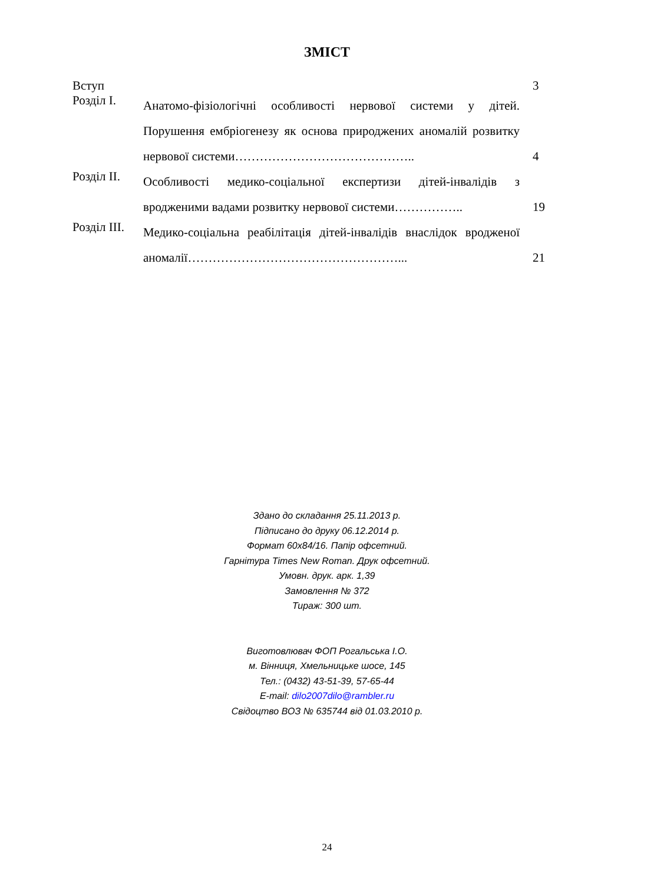ЗМІСТ
Вступ 3
Розділ I.
Анатомо-фізіологічні особливості нервової системи у дітей. Порушення ембріогенезу як основа природжених аномалій розвитку нервової системи……………………………………..
4
Розділ II.
Особливості медико-соціальної експертизи дітей-інвалідів з вродженими вадами розвитку нервової системи……………..
19
Розділ III.
Медико-соціальна реабілітація дітей-інвалідів внаслідок вродженої аномалії……………………………………………...
21
Здано до складання 25.11.2013 р.
Підписано до друку 06.12.2014 р.
Формат 60х84/16. Папір офсетний.
Гарнітура Times New Roman. Друк офсетний.
Умовн. друк. арк. 1,39
Замовлення № 372
Тираж: 300 шт.
Виготовлювач ФОП Рогальська І.О.
м. Вінниця, Хмельницьке шосе, 145
Тел.: (0432) 43-51-39, 57-65-44
E-mail: dilo2007dilo@rambler.ru
Свідоцтво ВОЗ № 635744 від 01.03.2010 р.
24